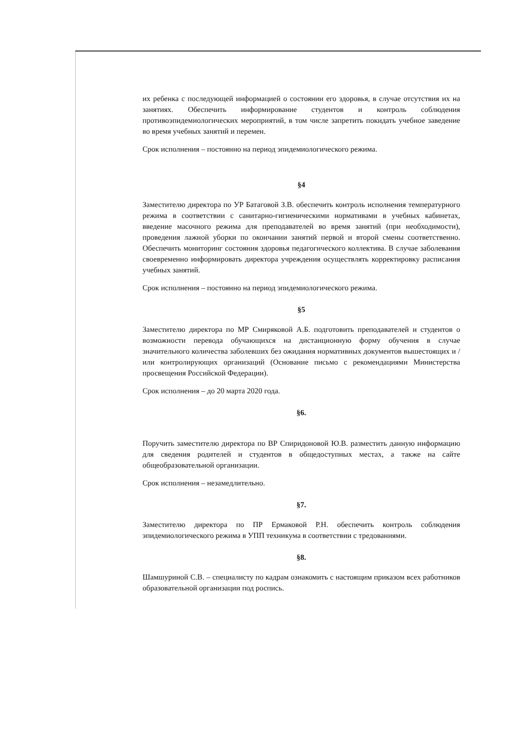их ребенка с последующей информацией о состоянии его здоровья, в случае отсутствия их на занятиях. Обеспечить информирование студентов и контроль соблюдения противоэпидемиологических мероприятий, в том числе запретить покидать учебное заведение во время учебных занятий и перемен.
Срок исполнения – постоянно на период эпидемиологического режима.
§4
Заместителю директора по УР Батаговой З.В. обеспечить контроль исполнения температурного режима в соответствии с санитарно-гигиеническими нормативами в учебных кабинетах, введение масочного режима для преподавателей во время занятий (при необходимости), проведения лажной уборки по окончании занятий первой и второй смены соответственно. Обеспечить мониторинг состояния здоровья педагогического коллектива. В случае заболевания своевременно информировать директора учреждения осуществлять корректировку расписания учебных занятий.
Срок исполнения – постоянно на период эпидемиологического режима.
§5
Заместителю директора по МР Смиряковой А.Б. подготовить преподавателей и студентов о возможности перевода обучающихся на дистанционную форму обучения в случае значительного количества заболевших без ожидания нормативных документов вышестоящих и /или контролирующих организаций (Основание письмо с рекомендациями Министерства просвещения Российской Федерации).
Срок исполнения – до 20 марта 2020 года.
§6.
Поручить заместителю директора по ВР Спиридоновой Ю.В. разместить данную информацию для сведения родителей и студентов в общедоступных местах, а также на сайте общеобразовательной организации.
Срок исполнения – незамедлительно.
§7.
Заместителю директора по ПР Ермаковой Р.Н. обеспечить контроль соблюдения эпидемиологического режима в УПП техникума в соответствии с тредованиями.
§8.
Шамшуриной С.В. – специалисту по кадрам ознакомить с настоящим приказом всех работников образовательной организации под роспись.